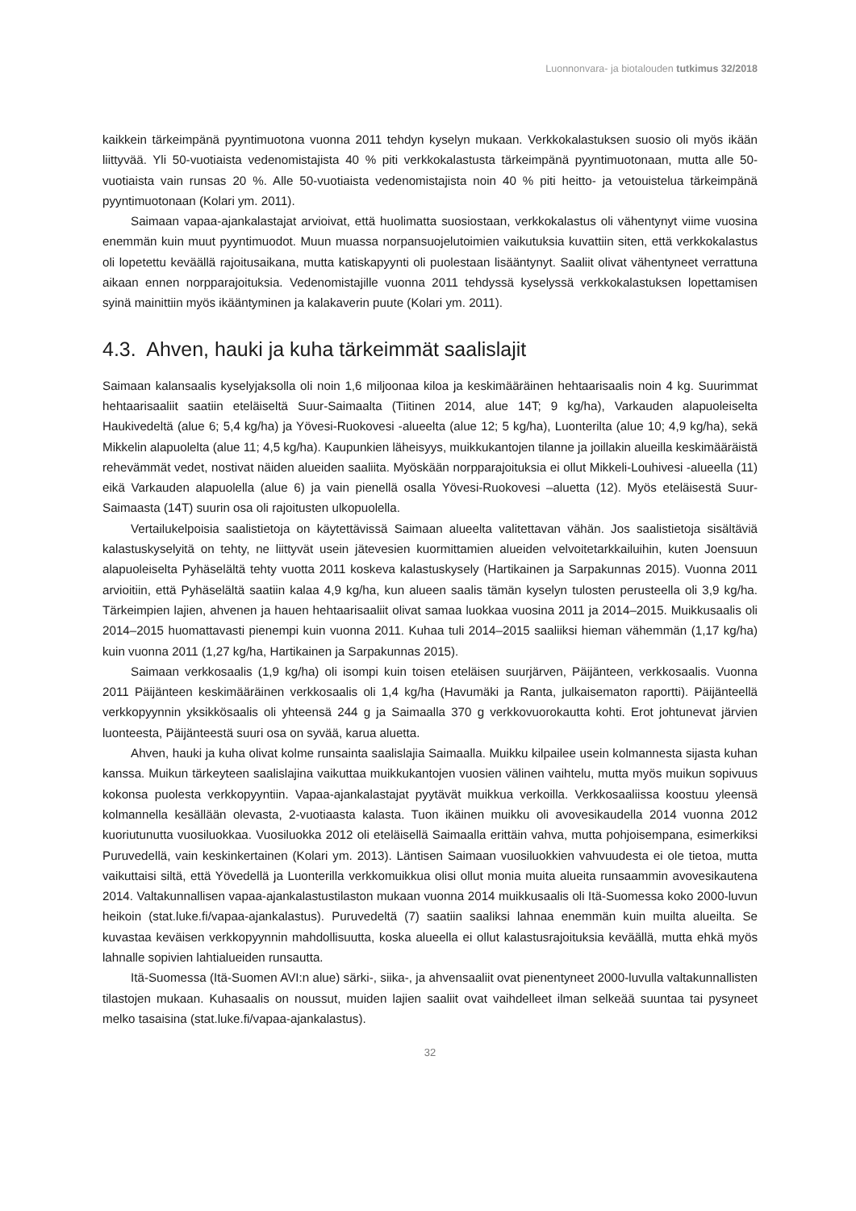Luonnonvara- ja biotalouden tutkimus 32/2018
kaikkein tärkeimpänä pyyntimuotona vuonna 2011 tehdyn kyselyn mukaan. Verkkokalastuksen suosio oli myös ikään liittyvää. Yli 50-vuotiaista vedenomistajista 40 % piti verkkokalastusta tärkeimpänä pyyntimuotonaan, mutta alle 50-vuotiaista vain runsas 20 %. Alle 50-vuotiaista vedenomistajista noin 40 % piti heitto- ja vetouistelua tärkeimpänä pyyntimuotonaan (Kolari ym. 2011).
Saimaan vapaa-ajankalastajat arvioivat, että huolimatta suosiostaan, verkkokalastus oli vähentynyt viime vuosina enemmän kuin muut pyyntimuodot. Muun muassa norpansuojelutoimien vaikutuksia kuvattiin siten, että verkkokalastus oli lopetettu keväällä rajoitusaikana, mutta katiskapyynti oli puolestaan lisääntynyt. Saaliit olivat vähentyneet verrattuna aikaan ennen norpparajoituksia. Vedenomistajille vuonna 2011 tehdyssä kyselyssä verkkokalastuksen lopettamisen syinä mainittiin myös ikääntyminen ja kalakaverin puute (Kolari ym. 2011).
4.3. Ahven, hauki ja kuha tärkeimmät saalislajit
Saimaan kalansaalis kyselyjaksolla oli noin 1,6 miljoonaa kiloa ja keskimääräinen hehtaarisaalis noin 4 kg. Suurimmat hehtaarisaaliit saatiin eteläiseltä Suur-Saimaalta (Tiitinen 2014, alue 14T; 9 kg/ha), Varkauden alapuoleiselta Haukivedeltä (alue 6; 5,4 kg/ha) ja Yövesi-Ruokovesi -alueelta (alue 12; 5 kg/ha), Luonterilta (alue 10; 4,9 kg/ha), sekä Mikkelin alapuolelta (alue 11; 4,5 kg/ha). Kaupunkien läheisyys, muikkukantojen tilanne ja joillakin alueilla keskimääräistä rehevämmät vedet, nostivat näiden alueiden saaliita. Myöskään norpparajoituksia ei ollut Mikkeli-Louhivesi -alueella (11) eikä Varkauden alapuolella (alue 6) ja vain pienellä osalla Yövesi-Ruokovesi –aluetta (12). Myös eteläisestä Suur-Saimaasta (14T) suurin osa oli rajoitusten ulkopuolella.
Vertailukelpoisia saalistietoja on käytettävissä Saimaan alueelta valitettavan vähän. Jos saalistietoja sisältäviä kalastuskyselyitä on tehty, ne liittyvät usein jätevesien kuormittamien alueiden velvoitetarkkailuihin, kuten Joensuun alapuoleiselta Pyhäselältä tehty vuotta 2011 koskeva kalastuskysely (Hartikainen ja Sarpakunnas 2015). Vuonna 2011 arvioitiin, että Pyhäselältä saatiin kalaa 4,9 kg/ha, kun alueen saalis tämän kyselyn tulosten perusteella oli 3,9 kg/ha. Tärkeimpien lajien, ahvenen ja hauen hehtaarisaaliit olivat samaa luokkaa vuosina 2011 ja 2014–2015. Muikkusaalis oli 2014–2015 huomattavasti pienempi kuin vuonna 2011. Kuhaa tuli 2014–2015 saaliiksi hieman vähemmän (1,17 kg/ha) kuin vuonna 2011 (1,27 kg/ha, Hartikainen ja Sarpakunnas 2015).
Saimaan verkkosaalis (1,9 kg/ha) oli isompi kuin toisen eteläisen suurjärven, Päijänteen, verkkosaalis. Vuonna 2011 Päijänteen keskimääräinen verkkosaalis oli 1,4 kg/ha (Havumäki ja Ranta, julkaisematon raportti). Päijänteellä verkkopyynnin yksikkösaalis oli yhteensä 244 g ja Saimaalla 370 g verkkovuorokautta kohti. Erot johtunevat järvien luonteesta, Päijänteestä suuri osa on syvää, karua aluetta.
Ahven, hauki ja kuha olivat kolme runsainta saalislajia Saimaalla. Muikku kilpailee usein kolmannesta sijasta kuhan kanssa. Muikun tärkeyteen saalislajina vaikuttaa muikkukantojen vuosien välinen vaihtelu, mutta myös muikun sopivuus kokonsa puolesta verkkopyyntiin. Vapaa-ajankalastajat pyytävät muikkua verkoilla. Verkkosaaliissa koostuu yleensä kolmannella kesällään olevasta, 2-vuotiaasta kalasta. Tuon ikäinen muikku oli avovesikaudella 2014 vuonna 2012 kuoriutunutta vuosiluokkaa. Vuosiluokka 2012 oli eteläisellä Saimaalla erittäin vahva, mutta pohjoisempana, esimerkiksi Puruvedellä, vain keskinkertainen (Kolari ym. 2013). Läntisen Saimaan vuosiluokkien vahvuudesta ei ole tietoa, mutta vaikuttaisi siltä, että Yövedellä ja Luonterilla verkkomuikkua olisi ollut monia muita alueita runsaammin avovesikautena 2014. Valtakunnallisen vapaa-ajankalastustilaston mukaan vuonna 2014 muikkusaalis oli Itä-Suomessa koko 2000-luvun heikoin (stat.luke.fi/vapaa-ajankalastus). Puruvedeltä (7) saatiin saaliksi lahnaa enemmän kuin muilta alueilta. Se kuvastaa keväisen verkkopyynnin mahdollisuutta, koska alueella ei ollut kalastusrajoituksia keväällä, mutta ehkä myös lahnalle sopivien lahtialueiden runsautta.
Itä-Suomessa (Itä-Suomen AVI:n alue) särki-, siika-, ja ahvensaaliit ovat pienentyneet 2000-luvulla valtakunnallisten tilastojen mukaan. Kuhasaalis on noussut, muiden lajien saaliit ovat vaihdelleet ilman selkeää suuntaa tai pysyneet melko tasaisina (stat.luke.fi/vapaa-ajankalastus).
32